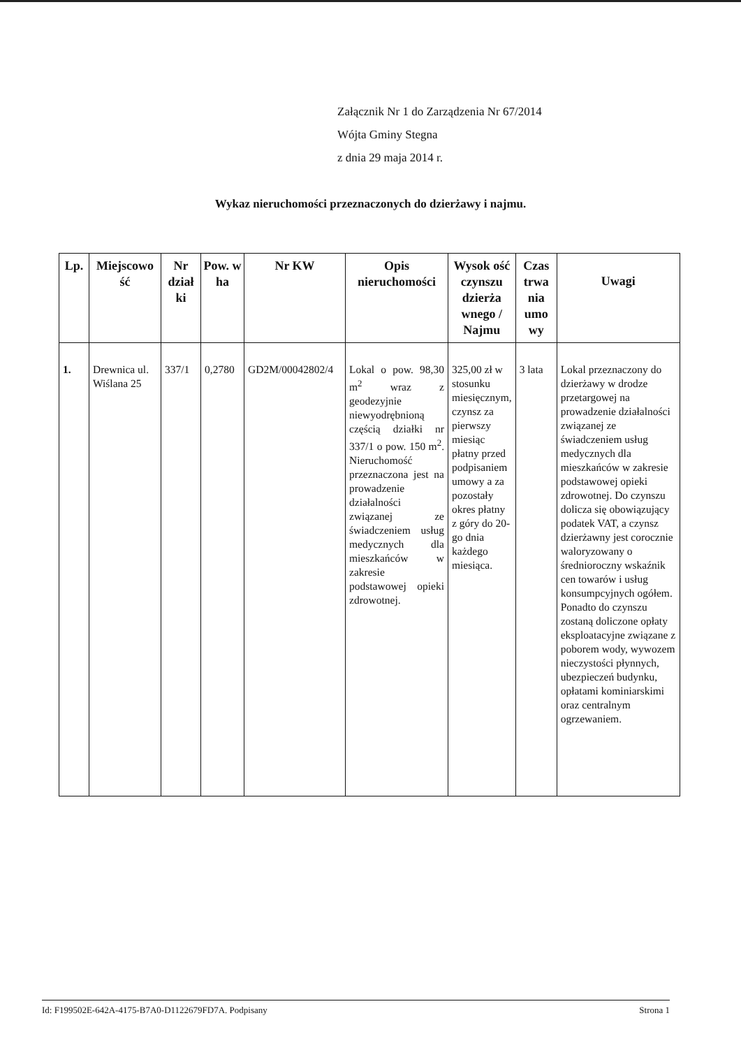Załącznik Nr 1 do Zarządzenia Nr 67/2014
Wójta Gminy Stegna
z dnia 29 maja 2014 r.
Wykaz nieruchomości przeznaczonych do dzierżawy i najmu.
| Lp. | Miejscowo ść | Nr dział ki | Pow. w ha | Nr KW | Opis nieruchomości | Wysok ość czynszu dzierża wnego / Najmu | Czas trwa nia umo wy | Uwagi |
| --- | --- | --- | --- | --- | --- | --- | --- | --- |
| 1. | Drewnica ul. Wiślana 25 | 337/1 | 0,2780 | GD2M/00042802/4 | Lokal o pow. 98,30 m<sup>2</sup> wraz z geodezyjnie niewyodrębnioną częścią działki nr 337/1 o pow. 150 m<sup>2</sup>. Nieruchomość przeznaczona jest na prowadzenie działalności związanej ze świadczeniem usług medycznych dla mieszkańców w zakresie podstawowej opieki zdrowotnej. | 325,00 zł w stosunku miesięcznym, czynsz za pierwszy miesiąc płatny przed podpisaniem umowy a za pozostały okres płatny z góry do 20-go dnia każdego miesiąca. | 3 lata | Lokal przeznaczony do dzierżawy w drodze przetargowej na prowadzenie działalności związanej ze świadczeniem usług medycznych dla mieszkańców w zakresie podstawowej opieki zdrowotnej. Do czynszu dolicza się obowiązujący podatek VAT, a czynsz dzierżawny jest corocznie waloryzowany o średnioroczny wskaźnik cen towarów i usług konsumpcyjnych ogółem. Ponadto do czynszu zostaną doliczone opłaty eksploatacyjne związane z poborem wody, wywozem nieczystości płynnych, ubezpieczeń budynku, opłatami kominiarskimi oraz centralnym ogrzewaniem. |
Id: F199502E-642A-4175-B7A0-D1122679FD7A. Podpisany Strona 1